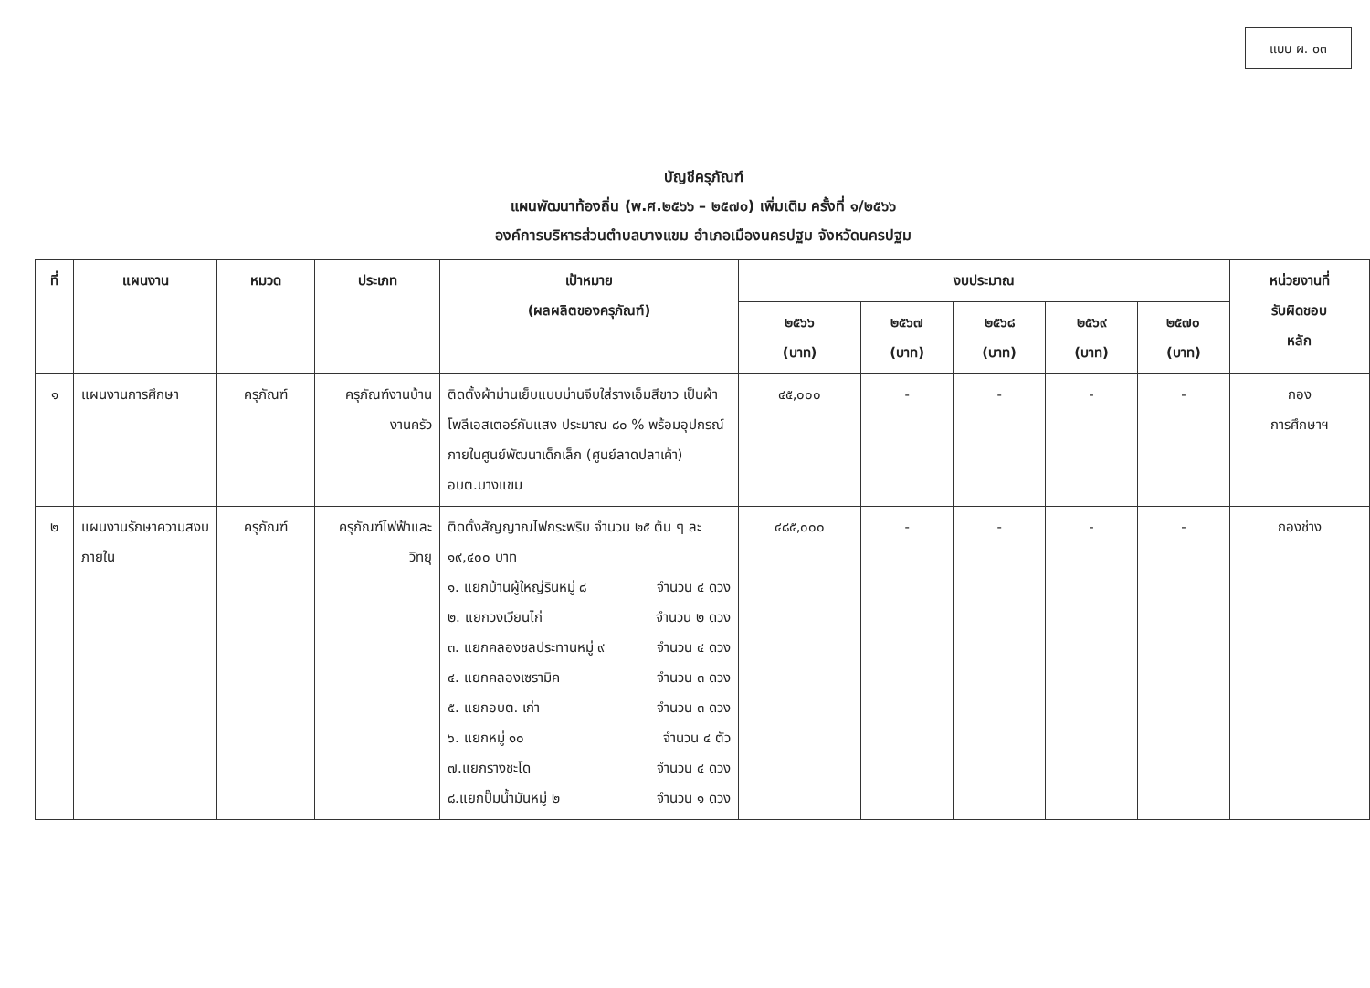แบบ ผ. ๐๓
บัญชีครุภัณฑ์
แผนพัฒนาท้องถิ่น (พ.ศ.๒๕๖๖ – ๒๕๗๐) เพิ่มเติม ครั้งที่ ๑/๒๕๖๖
องค์การบริหารส่วนตำบลบางแขม อำเภอเมืองนครปฐม จังหวัดนครปฐม
| ที่ | แผนงาน | หมวด | ประเภท | เป้าหมาย (ผลผลิตของครุภัณฑ์) | งบประมาณ | | | | | หน่วยงานที่ รับผิดชอบ หลัก |
| --- | --- | --- | --- | --- | --- | --- | --- | --- | --- | --- |
| | | | | | ๒๕๖๖ (บาท) | ๒๕๖๗ (บาท) | ๒๕๖๘ (บาท) | ๒๕๖๙ (บาท) | ๒๕๗๐ (บาท) | |
| ๑ | แผนงานการศึกษา | ครุภัณฑ์ | ครุภัณฑ์งานบ้าน งานครัว | ติดตั้งผ้าม่านเย็บแบบม่านจีบใส่รางเอ็มสีขาว เป็นผ้าโพลีเอสเตอร์กันแสง ประมาณ ๘๐ % พร้อมอุปกรณ์ ภายในศูนย์พัฒนาเด็กเล็ก (ศูนย์ลาดปลาเค้า) อบต.บางแขม | ๔๕,๐๐๐ | - | - | - | - | กอง การศึกษาฯ |
| ๒ | แผนงานรักษาความสงบภายใน | ครุภัณฑ์ | ครุภัณฑ์ไฟฟ้าและ วิทยุ | ติดตั้งสัญญาณไฟกระพริบ จำนวน ๒๕ ต้น ๆ ละ ๑๙,๔๐๐ บาท ๑. แยกบ้านผู้ใหญ่รินหมู่ ๘ จำนวน ๔ ดวง ๒. แยกวงเวียนไก่ จำนวน ๒ ดวง ๓. แยกคลองชลประทานหมู่ ๙ จำนวน ๔ ดวง ๔. แยกคลองเซรามิค จำนวน ๓ ดวง ๕. แยกอบต. เก่า จำนวน ๓ ดวง ๖. แยกหมู่ ๑๐ จำนวน ๔ ตัว ๗.แยกรางชะโด จำนวน ๔ ดวง ๘.แยกปั๊มน้ำมันหมู่ ๒ จำนวน ๑ ดวง | ๔๘๕,๐๐๐ | - | - | - | - | กองช่าง |